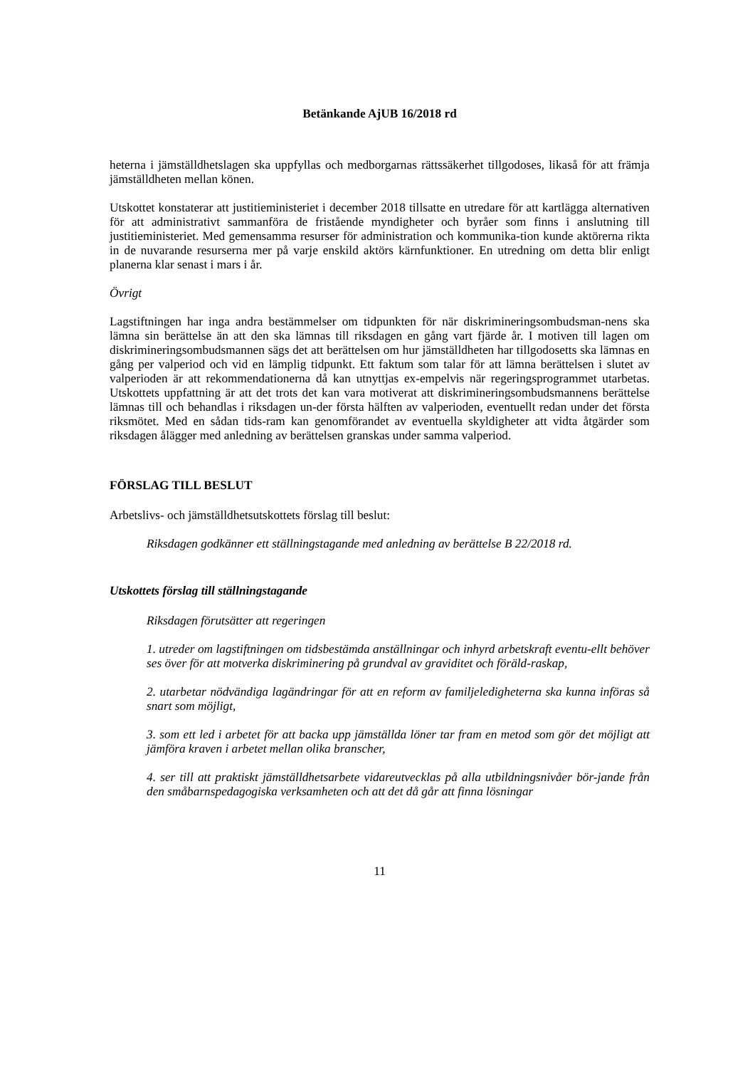Betänkande AjUB 16/2018 rd
heterna i jämställdhetslagen ska uppfyllas och medborgarnas rättssäkerhet tillgodoses, likaså för att främja jämställdheten mellan könen.
Utskottet konstaterar att justitieministeriet i december 2018 tillsatte en utredare för att kartlägga alternativen för att administrativt sammanföra de fristående myndigheter och byråer som finns i anslutning till justitieministeriet. Med gemensamma resurser för administration och kommunika-tion kunde aktörerna rikta in de nuvarande resurserna mer på varje enskild aktörs kärnfunktioner. En utredning om detta blir enligt planerna klar senast i mars i år.
Övrigt
Lagstiftningen har inga andra bestämmelser om tidpunkten för när diskrimineringsombudsman-nens ska lämna sin berättelse än att den ska lämnas till riksdagen en gång vart fjärde år. I motiven till lagen om diskrimineringsombudsmannen sägs det att berättelsen om hur jämställdheten har tillgodosetts ska lämnas en gång per valperiod och vid en lämplig tidpunkt. Ett faktum som talar för att lämna berättelsen i slutet av valperioden är att rekommendationerna då kan utnyttjas ex-empelvis när regeringsprogrammet utarbetas. Utskottets uppfattning är att det trots det kan vara motiverat att diskrimineringsombudsmannens berättelse lämnas till och behandlas i riksdagen un-der första hälften av valperioden, eventuellt redan under det första riksmötet. Med en sådan tids-ram kan genomförandet av eventuella skyldigheter att vidta åtgärder som riksdagen ålägger med anledning av berättelsen granskas under samma valperiod.
FÖRSLAG TILL BESLUT
Arbetslivs- och jämställdhetsutskottets förslag till beslut:
Riksdagen godkänner ett ställningstagande med anledning av berättelse B 22/2018 rd.
Utskottets förslag till ställningstagande
Riksdagen förutsätter att regeringen
1. utreder om lagstiftningen om tidsbestämda anställningar och inhyrd arbetskraft eventu-ellt behöver ses över för att motverka diskriminering på grundval av graviditet och föräld-raskap,
2. utarbetar nödvändiga lagändringar för att en reform av familjeledigheterna ska kunna införas så snart som möjligt,
3. som ett led i arbetet för att backa upp jämställda löner tar fram en metod som gör det möjligt att jämföra kraven i arbetet mellan olika branscher,
4. ser till att praktiskt jämställdhetsarbete vidareutvecklas på alla utbildningsnivåer bör-jande från den småbarnspedagogiska verksamheten och att det då går att finna lösningar
11